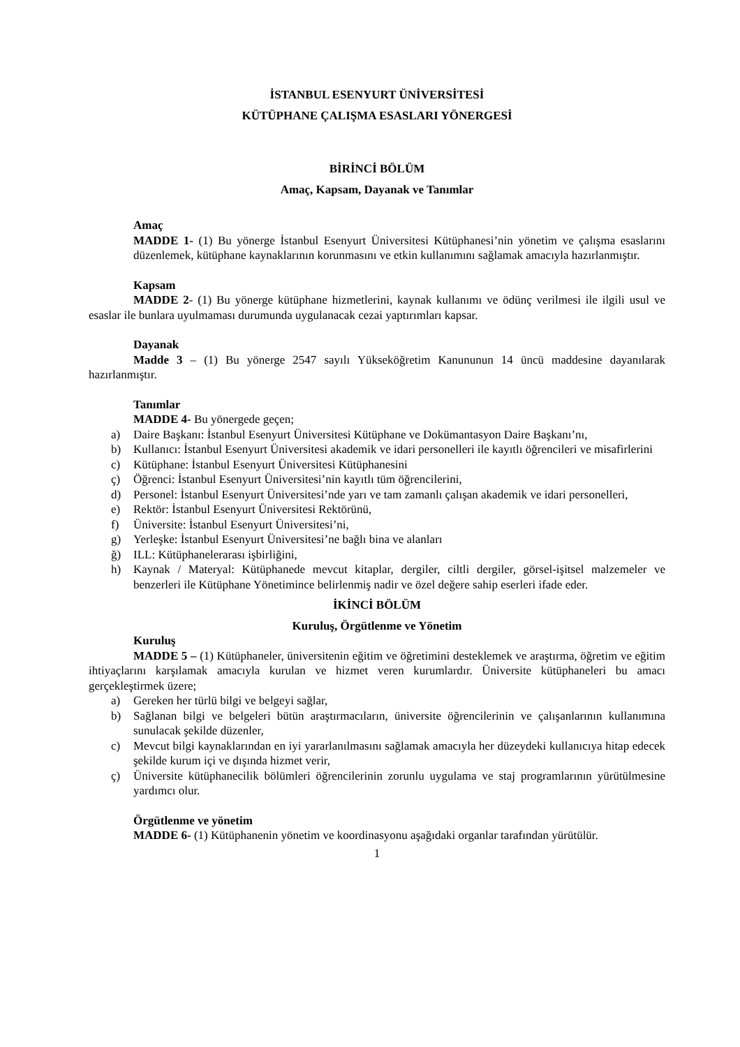İSTANBUL ESENYURT ÜNİVERSİTESİ
KÜTÜPHANE ÇALIŞMA ESASLARI YÖNERGESİ
BİRİNCİ BÖLÜM
Amaç, Kapsam, Dayanak ve Tanımlar
Amaç
MADDE 1- (1) Bu yönerge İstanbul Esenyurt Üniversitesi Kütüphanesi’nin yönetim ve çalışma esaslarını düzenlemek, kütüphane kaynaklarının korunmasını ve etkin kullanımını sağlamak amacıyla hazırlanmıştır.
Kapsam
MADDE 2- (1) Bu yönerge kütüphane hizmetlerini, kaynak kullanımı ve ödünç verilmesi ile ilgili usul ve esaslar ile bunlara uyulmaması durumunda uygulanacak cezai yaptırımları kapsar.
Dayanak
Madde 3 – (1) Bu yönerge 2547 sayılı Yükseköğretim Kanununun 14 üncü maddesine dayanılarak hazırlanmıştır.
Tanımlar
MADDE 4- Bu yönergede geçen;
a) Daire Başkanı: İstanbul Esenyurt Üniversitesi Kütüphane ve Dokümantasyon Daire Başkanı’nı,
b) Kullanıcı: İstanbul Esenyurt Üniversitesi akademik ve idari personelleri ile kayıtlı öğrencileri ve misafirlerini
c) Kütüphane: İstanbul Esenyurt Üniversitesi Kütüphanesini
ç) Öğrenci: İstanbul Esenyurt Üniversitesi’nin kayıtlı tüm öğrencilerini,
d) Personel: İstanbul Esenyurt Üniversitesi’nde yarı ve tam zamanlı çalışan akademik ve idari personelleri,
e) Rektör: İstanbul Esenyurt Üniversitesi Rektörünü,
f) Üniversite: İstanbul Esenyurt Üniversitesi’ni,
g) Yerleşke: İstanbul Esenyurt Üniversitesi’ne bağlı bina ve alanları
ğ) ILL: Kütüphanelerarası işbirliğini,
h) Kaynak / Materyal: Kütüphanede mevcut kitaplar, dergiler, ciltli dergiler, görsel-işitsel malzemeler ve benzerleri ile Kütüphane Yönetimince belirlenmiş nadir ve özel değere sahip eserleri ifade eder.
İKİNCİ BÖLÜM
Kuruluş, Örgütlenme ve Yönetim
Kuruluş
MADDE 5 – (1) Kütüphaneler, üniversitenin eğitim ve öğretimini desteklemek ve araştırma, öğretim ve eğitim ihtiyaçlarını karşılamak amacıyla kurulan ve hizmet veren kurumlardır. Üniversite kütüphaneleri bu amacı gerçekleştirmek üzere;
a) Gereken her türlü bilgi ve belgeyi sağlar,
b) Sağlanan bilgi ve belgeleri bütün araştırmacıların, üniversite öğrencilerinin ve çalışanlarının kullanımına sunulacak şekilde düzenler,
c) Mevcut bilgi kaynaklarından en iyi yararlanılmasını sağlamak amacıyla her düzeydeki kullanıcıya hitap edecek şekilde kurum içi ve dışında hizmet verir,
ç) Üniversite kütüphanecilik bölümleri öğrencilerinin zorunlu uygulama ve staj programlarının yürütülmesine yardımcı olur.
Örgütlenme ve yönetim
MADDE 6- (1) Kütüphanenin yönetim ve koordinasyonu aşağıdaki organlar tarafından yürütülür.
1